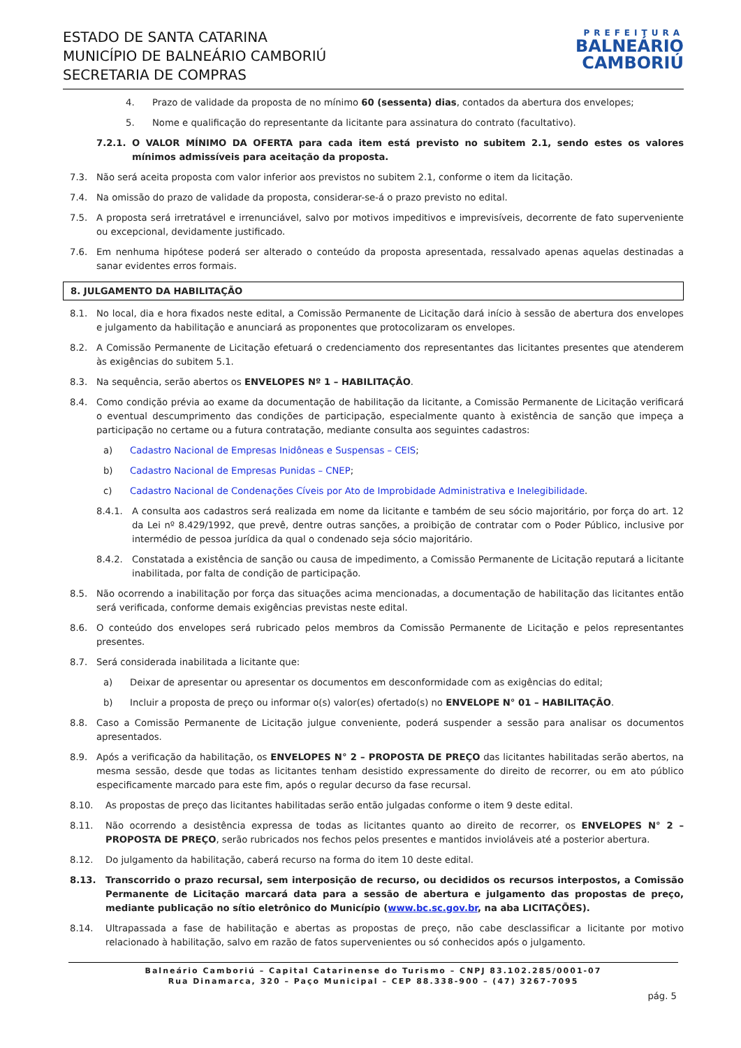ESTADO DE SANTA CATARINA
MUNICÍPIO DE BALNEÁRIO CAMBORIÚ
SECRETARIA DE COMPRAS
PREFEITURA
BALNEÁRIO
CAMBORIÚ
4. Prazo de validade da proposta de no mínimo 60 (sessenta) dias, contados da abertura dos envelopes;
5. Nome e qualificação do representante da licitante para assinatura do contrato (facultativo).
7.2.1. O VALOR MÍNIMO DA OFERTA para cada item está previsto no subitem 2.1, sendo estes os valores mínimos admissíveis para aceitação da proposta.
7.3. Não será aceita proposta com valor inferior aos previstos no subitem 2.1, conforme o item da licitação.
7.4. Na omissão do prazo de validade da proposta, considerar-se-á o prazo previsto no edital.
7.5. A proposta será irretratável e irrenunciável, salvo por motivos impeditivos e imprevisíveis, decorrente de fato superveniente ou excepcional, devidamente justificado.
7.6. Em nenhuma hipótese poderá ser alterado o conteúdo da proposta apresentada, ressalvado apenas aquelas destinadas a sanar evidentes erros formais.
8. JULGAMENTO DA HABILITAÇÃO
8.1. No local, dia e hora fixados neste edital, a Comissão Permanente de Licitação dará início à sessão de abertura dos envelopes e julgamento da habilitação e anunciará as proponentes que protocolizaram os envelopes.
8.2. A Comissão Permanente de Licitação efetuará o credenciamento dos representantes das licitantes presentes que atenderem às exigências do subitem 5.1.
8.3. Na sequência, serão abertos os ENVELOPES Nº 1 – HABILITAÇÃO.
8.4. Como condição prévia ao exame da documentação de habilitação da licitante, a Comissão Permanente de Licitação verificará o eventual descumprimento das condições de participação, especialmente quanto à existência de sanção que impeça a participação no certame ou a futura contratação, mediante consulta aos seguintes cadastros:
a) Cadastro Nacional de Empresas Inidôneas e Suspensas – CEIS;
b) Cadastro Nacional de Empresas Punidas – CNEP;
c) Cadastro Nacional de Condenações Cíveis por Ato de Improbidade Administrativa e Inelegibilidade.
8.4.1. A consulta aos cadastros será realizada em nome da licitante e também de seu sócio majoritário, por força do art. 12 da Lei nº 8.429/1992, que prevê, dentre outras sanções, a proibição de contratar com o Poder Público, inclusive por intermédio de pessoa jurídica da qual o condenado seja sócio majoritário.
8.4.2. Constatada a existência de sanção ou causa de impedimento, a Comissão Permanente de Licitação reputará a licitante inabilitada, por falta de condição de participação.
8.5. Não ocorrendo a inabilitação por força das situações acima mencionadas, a documentação de habilitação das licitantes então será verificada, conforme demais exigências previstas neste edital.
8.6. O conteúdo dos envelopes será rubricado pelos membros da Comissão Permanente de Licitação e pelos representantes presentes.
8.7. Será considerada inabilitada a licitante que:
a) Deixar de apresentar ou apresentar os documentos em desconformidade com as exigências do edital;
b) Incluir a proposta de preço ou informar o(s) valor(es) ofertado(s) no ENVELOPE N° 01 – HABILITAÇÃO.
8.8. Caso a Comissão Permanente de Licitação julgue conveniente, poderá suspender a sessão para analisar os documentos apresentados.
8.9. Após a verificação da habilitação, os ENVELOPES N° 2 – PROPOSTA DE PREÇO das licitantes habilitadas serão abertos, na mesma sessão, desde que todas as licitantes tenham desistido expressamente do direito de recorrer, ou em ato público especificamente marcado para este fim, após o regular decurso da fase recursal.
8.10. As propostas de preço das licitantes habilitadas serão então julgadas conforme o item 9 deste edital.
8.11. Não ocorrendo a desistência expressa de todas as licitantes quanto ao direito de recorrer, os ENVELOPES N° 2 – PROPOSTA DE PREÇO, serão rubricados nos fechos pelos presentes e mantidos invioláveis até a posterior abertura.
8.12. Do julgamento da habilitação, caberá recurso na forma do item 10 deste edital.
8.13. Transcorrido o prazo recursal, sem interposição de recurso, ou decididos os recursos interpostos, a Comissão Permanente de Licitação marcará data para a sessão de abertura e julgamento das propostas de preço, mediante publicação no sítio eletrônico do Município (www.bc.sc.gov.br, na aba LICITAÇÕES).
8.14. Ultrapassada a fase de habilitação e abertas as propostas de preço, não cabe desclassificar a licitante por motivo relacionado à habilitação, salvo em razão de fatos supervenientes ou só conhecidos após o julgamento.
Balneário Camboriú – Capital Catarinense do Turismo – CNPJ 83.102.285/0001-07
Rua Dinamarca, 320 – Paço Municipal – CEP 88.338-900 – (47) 3267-7095
pág. 5